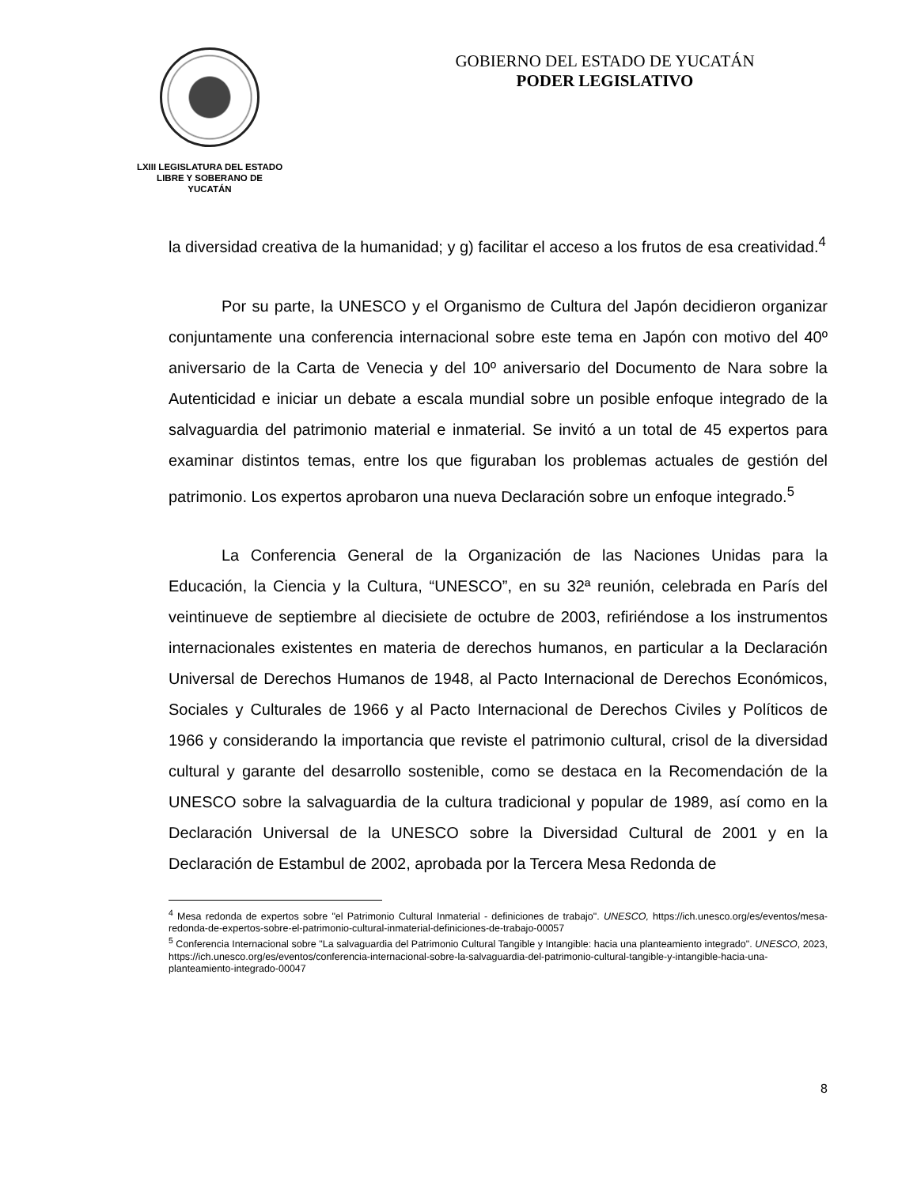LXIII LEGISLATURA DEL ESTADO
LIBRE Y SOBERANO DE
YUCATÁN
GOBIERNO DEL ESTADO DE YUCATÁN
PODER LEGISLATIVO
la diversidad creativa de la humanidad; y g) facilitar el acceso a los frutos de esa creatividad.<sup>4</sup>
Por su parte, la UNESCO y el Organismo de Cultura del Japón decidieron organizar conjuntamente una conferencia internacional sobre este tema en Japón con motivo del 40º aniversario de la Carta de Venecia y del 10º aniversario del Documento de Nara sobre la Autenticidad e iniciar un debate a escala mundial sobre un posible enfoque integrado de la salvaguardia del patrimonio material e inmaterial. Se invitó a un total de 45 expertos para examinar distintos temas, entre los que figuraban los problemas actuales de gestión del patrimonio. Los expertos aprobaron una nueva Declaración sobre un enfoque integrado.<sup>5</sup>
La Conferencia General de la Organización de las Naciones Unidas para la Educación, la Ciencia y la Cultura, “UNESCO”, en su 32ª reunión, celebrada en París del veintinueve de septiembre al diecisiete de octubre de 2003, refiriéndose a los instrumentos internacionales existentes en materia de derechos humanos, en particular a la Declaración Universal de Derechos Humanos de 1948, al Pacto Internacional de Derechos Económicos, Sociales y Culturales de 1966 y al Pacto Internacional de Derechos Civiles y Políticos de 1966 y considerando la importancia que reviste el patrimonio cultural, crisol de la diversidad cultural y garante del desarrollo sostenible, como se destaca en la Recomendación de la UNESCO sobre la salvaguardia de la cultura tradicional y popular de 1989, así como en la Declaración Universal de la UNESCO sobre la Diversidad Cultural de 2001 y en la Declaración de Estambul de 2002, aprobada por la Tercera Mesa Redonda de
<sup>4</sup> Mesa redonda de expertos sobre "el Patrimonio Cultural Inmaterial - definiciones de trabajo". UNESCO, https://ich.unesco.org/es/eventos/mesa-redonda-de-expertos-sobre-el-patrimonio-cultural-inmaterial-definiciones-de-trabajo-00057
<sup>5</sup> Conferencia Internacional sobre "La salvaguardia del Patrimonio Cultural Tangible y Intangible: hacia una planteamiento integrado". UNESCO, 2023, https://ich.unesco.org/es/eventos/conferencia-internacional-sobre-la-salvaguardia-del-patrimonio-cultural-tangible-y-intangible-hacia-una-planteamiento-integrado-00047
8